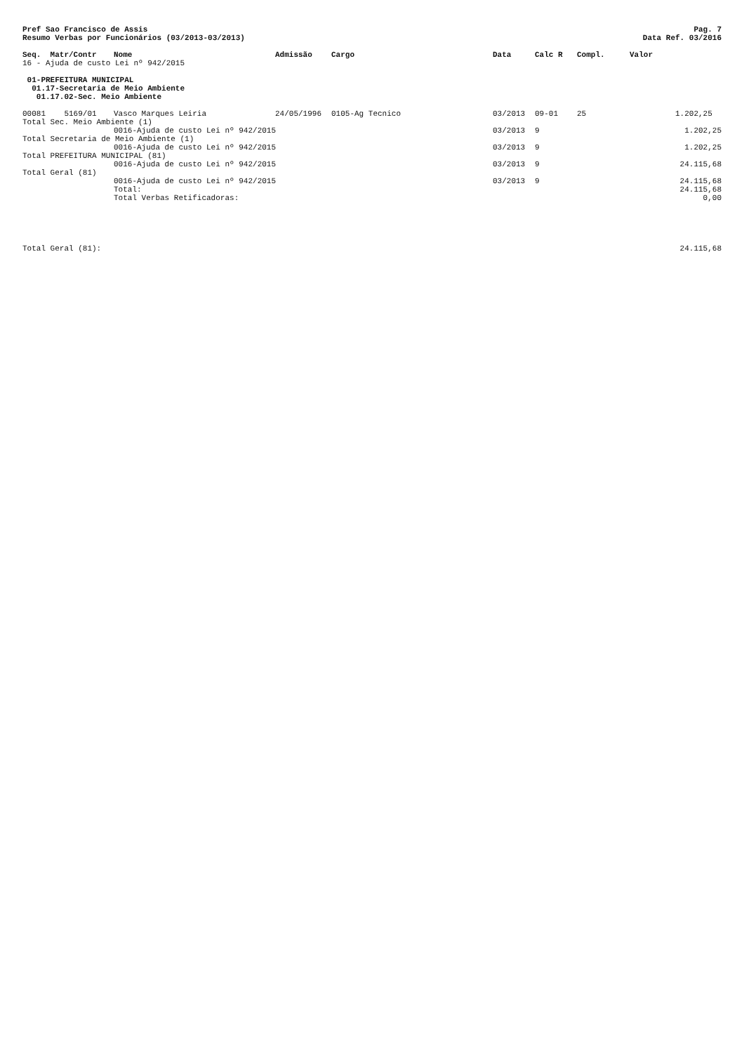Pref Sao Francisco de Assis
Resumo Verbas por Funcionários (03/2013-03/2013)
Pag. 7
Data Ref. 03/2016
| Seq. Matr/Contr | Nome | Admissão | Cargo | Data | Calc R | Compl. | Valor | |
| --- | --- | --- | --- | --- | --- | --- | --- | --- |
| 16 - Ajuda de custo Lei nº 942/2015 | | | | | | | | |
| 01-PREFEITURA MUNICIPAL | | | | | | | | |
| 01.17-Secretaria de Meio Ambiente | | | | | | | | |
| 01.17.02-Sec. Meio Ambiente | | | | | | | | |
| 00081 5169/01 | Vasco Marques Leiria | 24/05/1996 | 0105-Ag Tecnico | 03/2013 | 09-01 | 25 | | 1.202,25 |
| Total Sec. Meio Ambiente (1) | | | | | | | | |
| | 0016-Ajuda de custo Lei nº 942/2015 | | | 03/2013 | 9 | | | 1.202,25 |
| Total Secretaria de Meio Ambiente (1) | | | | | | | | |
| | 0016-Ajuda de custo Lei nº 942/2015 | | | 03/2013 | 9 | | | 1.202,25 |
| Total PREFEITURA MUNICIPAL (81) | | | | | | | | |
| | 0016-Ajuda de custo Lei nº 942/2015 | | | 03/2013 | 9 | | | 24.115,68 |
| Total Geral (81) | | | | | | | | |
| | 0016-Ajuda de custo Lei nº 942/2015 | | | 03/2013 | 9 | | | 24.115,68 |
| | Total: | | | | | | | 24.115,68 |
| | Total Verbas Retificadoras: | | | | | | | 0,00 |
| Total Geral (81): | | | | | | | | 24.115,68 |